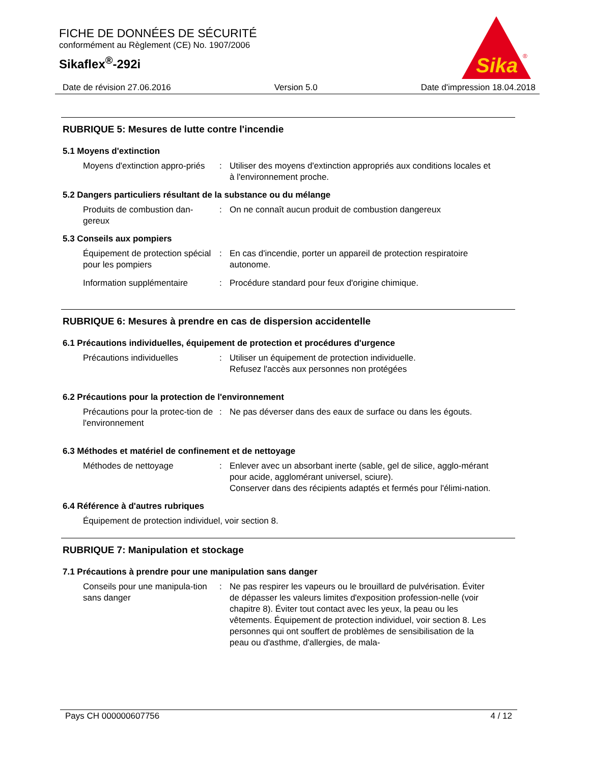FICHE DE DONNÉES DE SÉCURITÉ
conformément au Règlement (CE) No. 1907/2006
Sikaflex<sup>®</sup>-292i
Sika
®
Date de révision 27.06.2016 Version 5.0 Date d'impression 18.04.2018
RUBRIQUE 5: Mesures de lutte contre l'incendie
5.1 Moyens d'extinction
Moyens d'extinction appro-priés
: Utiliser des moyens d'extinction appropriés aux conditions locales et à l'environnement proche.
5.2 Dangers particuliers résultant de la substance ou du mélange
Produits de combustion dan-gereux
: On ne connaît aucun produit de combustion dangereux
5.3 Conseils aux pompiers
Équipement de protection spécial pour les pompiers
: En cas d'incendie, porter un appareil de protection respiratoire autonome.
Information supplémentaire : Procédure standard pour feux d'origine chimique.
RUBRIQUE 6: Mesures à prendre en cas de dispersion accidentelle
6.1 Précautions individuelles, équipement de protection et procédures d'urgence
Précautions individuelles : Utiliser un équipement de protection individuelle.
Refusez l'accès aux personnes non protégées
6.2 Précautions pour la protection de l'environnement
Précautions pour la protec-tion de l'environnement
: Ne pas déverser dans des eaux de surface ou dans les égouts.
6.3 Méthodes et matériel de confinement et de nettoyage
Méthodes de nettoyage : Enlever avec un absorbant inerte (sable, gel de silice, agglo-mérant pour acide, agglomérant universel, sciure).
Conserver dans des récipients adaptés et fermés pour l'élimi-nation.
6.4 Référence à d'autres rubriques
Équipement de protection individuel, voir section 8.
RUBRIQUE 7: Manipulation et stockage
7.1 Précautions à prendre pour une manipulation sans danger
Conseils pour une manipula-tion sans danger
: Ne pas respirer les vapeurs ou le brouillard de pulvérisation. Éviter de dépasser les valeurs limites d'exposition profession-nelle (voir chapitre 8). Éviter tout contact avec les yeux, la peau ou les vêtements. Équipement de protection individuel, voir section 8. Les personnes qui ont souffert de problèmes de sensibilisation de la peau ou d'asthme, d'allergies, de mala-
Pays CH 000000607756 4 / 12